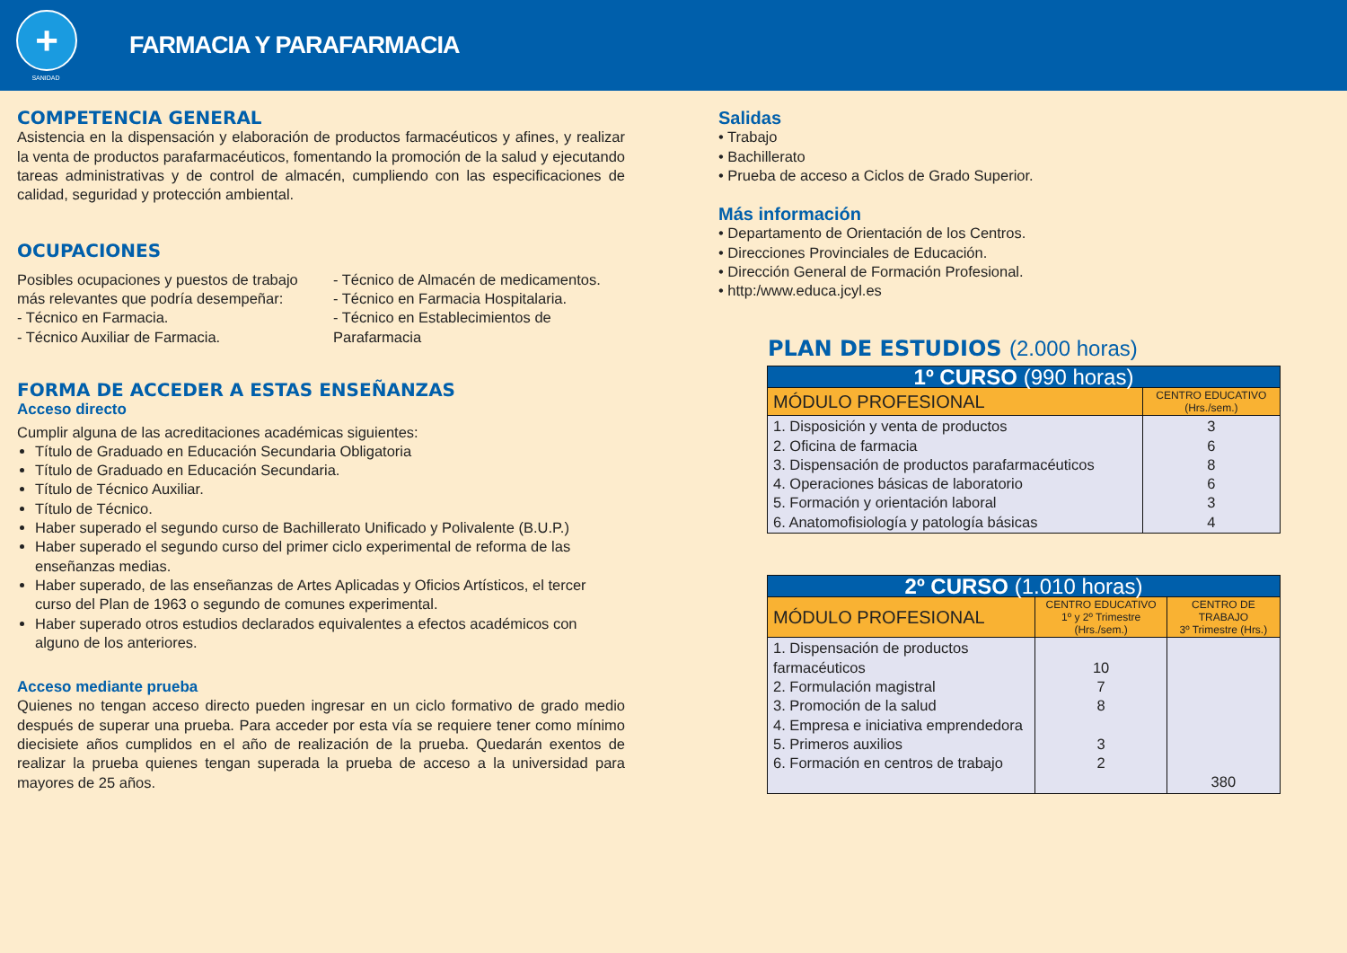+
SANIDAD
FARMACIA Y PARAFARMACIA
COMPETENCIA GENERAL
Asistencia en la dispensación y elaboración de productos farmacéuticos y afines, y realizar la venta de productos parafarmacéuticos, fomentando la promoción de la salud y ejecutando tareas administrativas y de control de almacén, cumpliendo con las especificaciones de calidad, seguridad y protección ambiental.
OCUPACIONES
Posibles ocupaciones y puestos de trabajo más relevantes que podría desempeñar:
- Técnico en Farmacia.
- Técnico Auxiliar de Farmacia.
- Técnico de Almacén de medicamentos.
- Técnico en Farmacia Hospitalaria.
- Técnico en Establecimientos de Parafarmacia
FORMA DE ACCEDER A ESTAS ENSEÑANZAS
Acceso directo
Cumplir alguna de las acreditaciones académicas siguientes:
Título de Graduado en Educación Secundaria Obligatoria
Título de Graduado en Educación Secundaria.
Título de Técnico Auxiliar.
Título de Técnico.
Haber superado el segundo curso de Bachillerato Unificado y Polivalente (B.U.P.)
Haber superado el segundo curso del primer ciclo experimental de reforma de las enseñanzas medias.
Haber superado, de las enseñanzas de Artes Aplicadas y Oficios Artísticos, el tercer curso del Plan de 1963 o segundo de comunes experimental.
Haber superado otros estudios declarados equivalentes a efectos académicos con alguno de los anteriores.
Acceso mediante prueba
Quienes no tengan acceso directo pueden ingresar en un ciclo formativo de grado medio después de superar una prueba. Para acceder por esta vía se requiere tener como mínimo diecisiete años cumplidos en el año de realización de la prueba. Quedarán exentos de realizar la prueba quienes tengan superada la prueba de acceso a la universidad para mayores de 25 años.
Salidas
• Trabajo
• Bachillerato
• Prueba de acceso a Ciclos de Grado Superior.
Más información
• Departamento de Orientación de los Centros.
• Direcciones Provinciales de Educación.
• Dirección General de Formación Profesional.
• http:/www.educa.jcyl.es
PLAN DE ESTUDIOS (2.000 horas)
| 1º CURSO (990 horas) | |
| --- | --- |
| MÓDULO PROFESIONAL | CENTRO EDUCATIVO (Hrs./sem.) |
| 1. Disposición y venta de productos 2. Oficina de farmacia 3. Dispensación de productos parafarmacéuticos 4. Operaciones básicas de laboratorio 5. Formación y orientación laboral 6. Anatomofisiología y patología básicas | 3 6 8 6 3 4 |
| 2º CURSO (1.010 horas) | | |
| --- | --- | --- |
| MÓDULO PROFESIONAL | CENTRO EDUCATIVO 1º y 2º Trimestre (Hrs./sem.) | CENTRO DE TRABAJO 3º Trimestre (Hrs.) |
| 1. Dispensación de productos farmacéuticos 2. Formulación magistral 3. Promoción de la salud 4. Empresa e iniciativa emprendedora 5. Primeros auxilios 6. Formación en centros de trabajo | 10 7 8 3 2 | 380 |